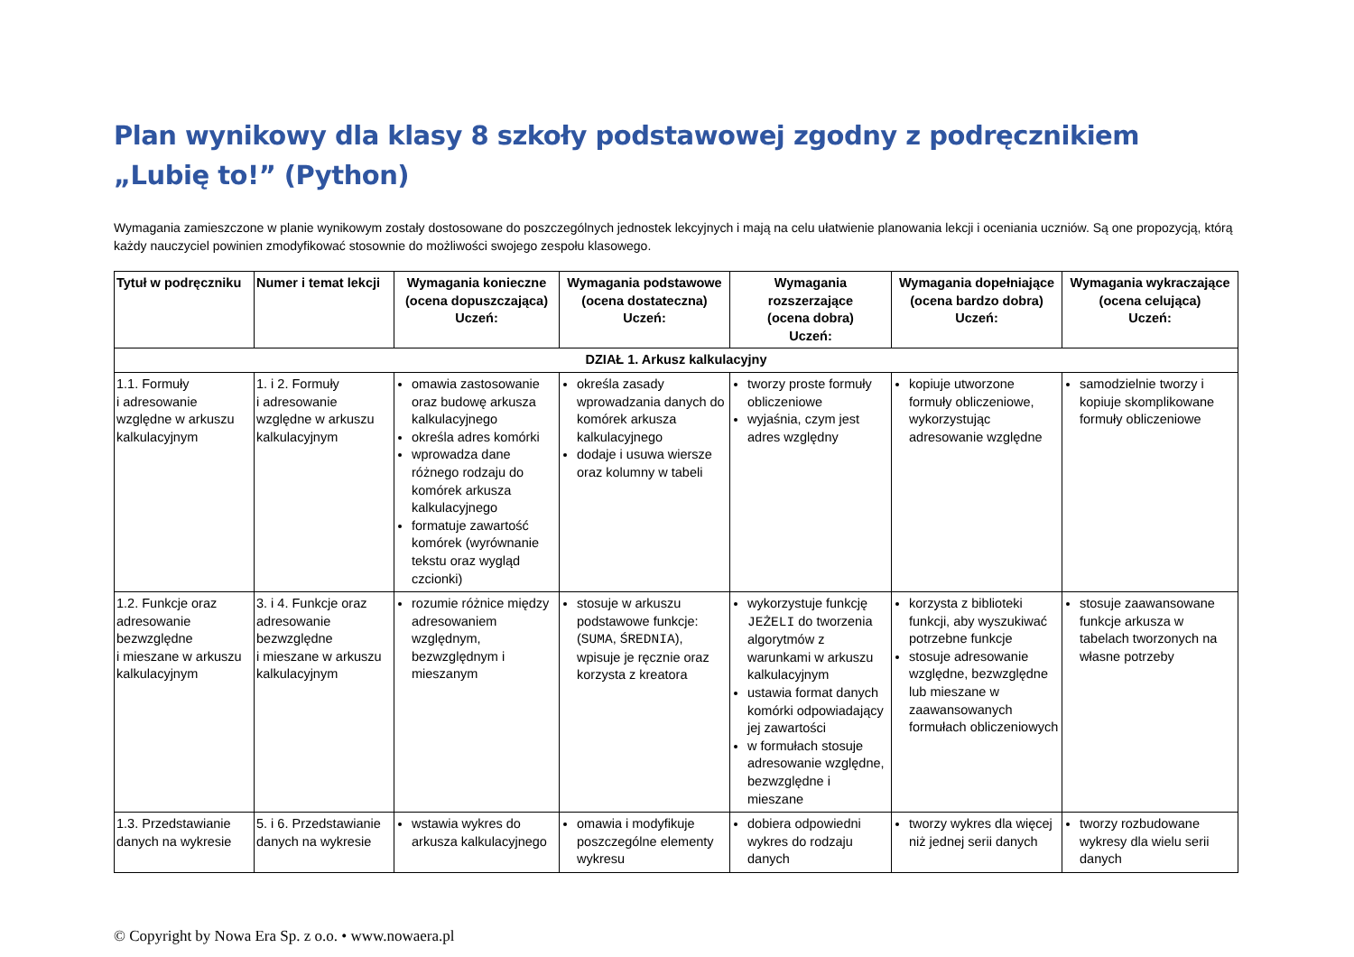Plan wynikowy dla klasy 8 szkoły podstawowej zgodny z podręcznikiem „Lubię to!” (Python)
Wymagania zamieszczone w planie wynikowym zostały dostosowane do poszczególnych jednostek lekcyjnych i mają na celu ułatwienie planowania lekcji i oceniania uczniów. Są one propozycją, którą każdy nauczyciel powinien zmodyfikować stosownie do możliwości swojego zespołu klasowego.
| Tytuł w podręczniku | Numer i temat lekcji | Wymagania konieczne (ocena dopuszczająca) Uczeń: | Wymagania podstawowe (ocena dostateczna) Uczeń: | Wymagania rozszerzające (ocena dobra) Uczeń: | Wymagania dopełniające (ocena bardzo dobra) Uczeń: | Wymagania wykraczające (ocena celująca) Uczeń: |
| --- | --- | --- | --- | --- | --- | --- |
| DZIAŁ 1. Arkusz kalkulacyjny | | | | | | |
| 1.1. Formuły i adresowanie względne w arkuszu kalkulacyjnym | 1. i 2. Formuły i adresowanie względne w arkuszu kalkulacyjnym | omawia zastosowanie oraz budowę arkusza kalkulacyjnego określa adres komórki wprowadza dane różnego rodzaju do komórek arkusza kalkulacyjnego formatuje zawartość komórek (wyrównanie tekstu oraz wygląd czcionki) | określa zasady wprowadzania danych do komórek arkusza kalkulacyjnego dodaje i usuwa wiersze oraz kolumny w tabeli | tworzy proste formuły obliczeniowe wyjaśnia, czym jest adres względny | kopiuje utworzone formuły obliczeniowe, wykorzystując adresowanie względne | samodzielnie tworzy i kopiuje skomplikowane formuły obliczeniowe |
| 1.2. Funkcje oraz adresowanie bezwzględne i mieszane w arkuszu kalkulacyjnym | 3. i 4. Funkcje oraz adresowanie bezwzględne i mieszane w arkuszu kalkulacyjnym | rozumie różnice między adresowaniem względnym, bezwzględnym i mieszanym | stosuje w arkuszu podstawowe funkcje: ( SUMA , ŚREDNIA ), wpisuje je ręcznie oraz korzysta z kreatora | wykorzystuje funkcję JEŻELI do tworzenia algorytmów z warunkami w arkuszu kalkulacyjnym ustawia format danych komórki odpowiadający jej zawartości w formułach stosuje adresowanie względne, bezwzględne i mieszane | korzysta z biblioteki funkcji, aby wyszukiwać potrzebne funkcje stosuje adresowanie względne, bezwzględne lub mieszane w zaawansowanych formułach obliczeniowych | stosuje zaawansowane funkcje arkusza w tabelach tworzonych na własne potrzeby |
| 1.3. Przedstawianie danych na wykresie | 5. i 6. Przedstawianie danych na wykresie | wstawia wykres do arkusza kalkulacyjnego | omawia i modyfikuje poszczególne elementy wykresu | dobiera odpowiedni wykres do rodzaju danych | tworzy wykres dla więcej niż jednej serii danych | tworzy rozbudowane wykresy dla wielu serii danych |
© Copyright by Nowa Era Sp. z o.o. • www.nowaera.pl